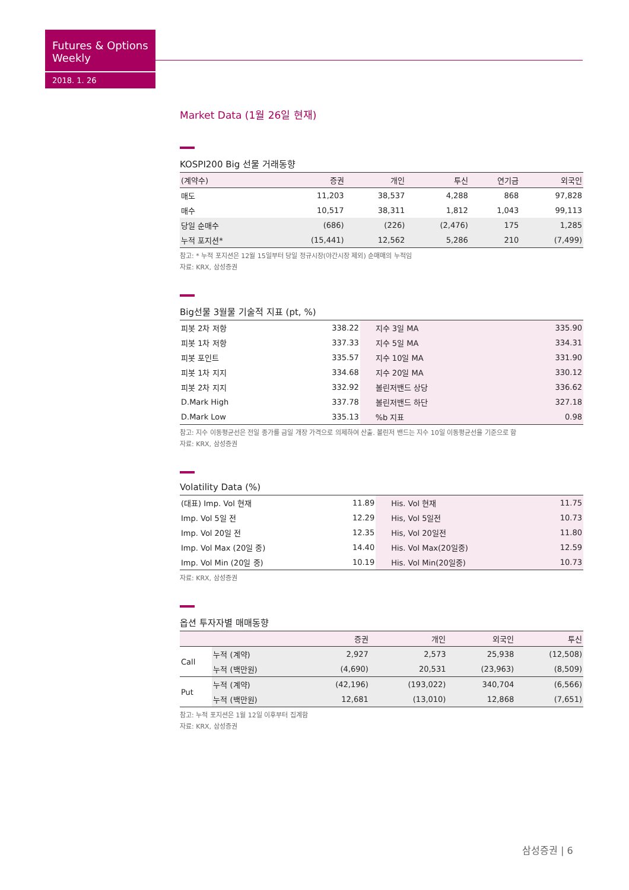Futures & Options Weekly
2018. 1. 26
Market Data (1월 26일 현재)
KOSPI200 Big 선물 거래동향
| (계약수) | 증권 | 개인 | 투신 | 연기금 | 외국인 |
| --- | --- | --- | --- | --- | --- |
| 매도 | 11,203 | 38,537 | 4,288 | 868 | 97,828 |
| 매수 | 10,517 | 38,311 | 1,812 | 1,043 | 99,113 |
| 당일 순매수 | (686) | (226) | (2,476) | 175 | 1,285 |
| 누적 포지션* | (15,441) | 12,562 | 5,286 | 210 | (7,499) |
참고: * 누적 포지션은 12월 15일부터 당일 정규시장(야간시장 제외) 순매매의 누적임
자료: KRX, 삼성증권
Big선물 3월물 기술적 지표 (pt, %)
| 피봇 2차 저항 | 338.22 | 지수 3일 MA | 335.90 |
| 피봇 1차 저항 | 337.33 | 지수 5일 MA | 334.31 |
| 피봇 포인트 | 335.57 | 지수 10일 MA | 331.90 |
| 피봇 1차 지지 | 334.68 | 지수 20일 MA | 330.12 |
| 피봇 2차 지지 | 332.92 | 볼린저밴드 상당 | 336.62 |
| D.Mark High | 337.78 | 볼린저밴드 하단 | 327.18 |
| D.Mark Low | 335.13 | %b 지표 | 0.98 |
참고: 지수 이동평균선은 전일 종가를 금일 개장 가격으로 의제하여 산출. 볼린저 밴드는 지수 10일 이동평균선을 기준으로 함
자료: KRX, 삼성증권
Volatility Data (%)
| (대표) Imp. Vol 현재 | 11.89 | His. Vol 현재 | 11.75 |
| Imp. Vol 5일 전 | 12.29 | His, Vol 5일전 | 10.73 |
| Imp. Vol 20일 전 | 12.35 | His, Vol 20일전 | 11.80 |
| Imp. Vol Max (20일 중) | 14.40 | His. Vol Max(20일중) | 12.59 |
| Imp. Vol Min (20일 중) | 10.19 | His. Vol Min(20일중) | 10.73 |
자료: KRX, 삼성증권
옵션 투자자별 매매동향
| | | 증권 | 개인 | 외국인 | 투신 |
| --- | --- | --- | --- | --- | --- |
| Call | 누적 (계약) | 2,927 | 2,573 | 25,938 | (12,508) |
| | 누적 (백만원) | (4,690) | 20,531 | (23,963) | (8,509) |
| Put | 누적 (계약) | (42,196) | (193,022) | 340,704 | (6,566) |
| | 누적 (백만원) | 12,681 | (13,010) | 12,868 | (7,651) |
참고: 누적 포지션은 1월 12일 이후부터 집계함
자료: KRX, 삼성증권
삼성증권 | 6